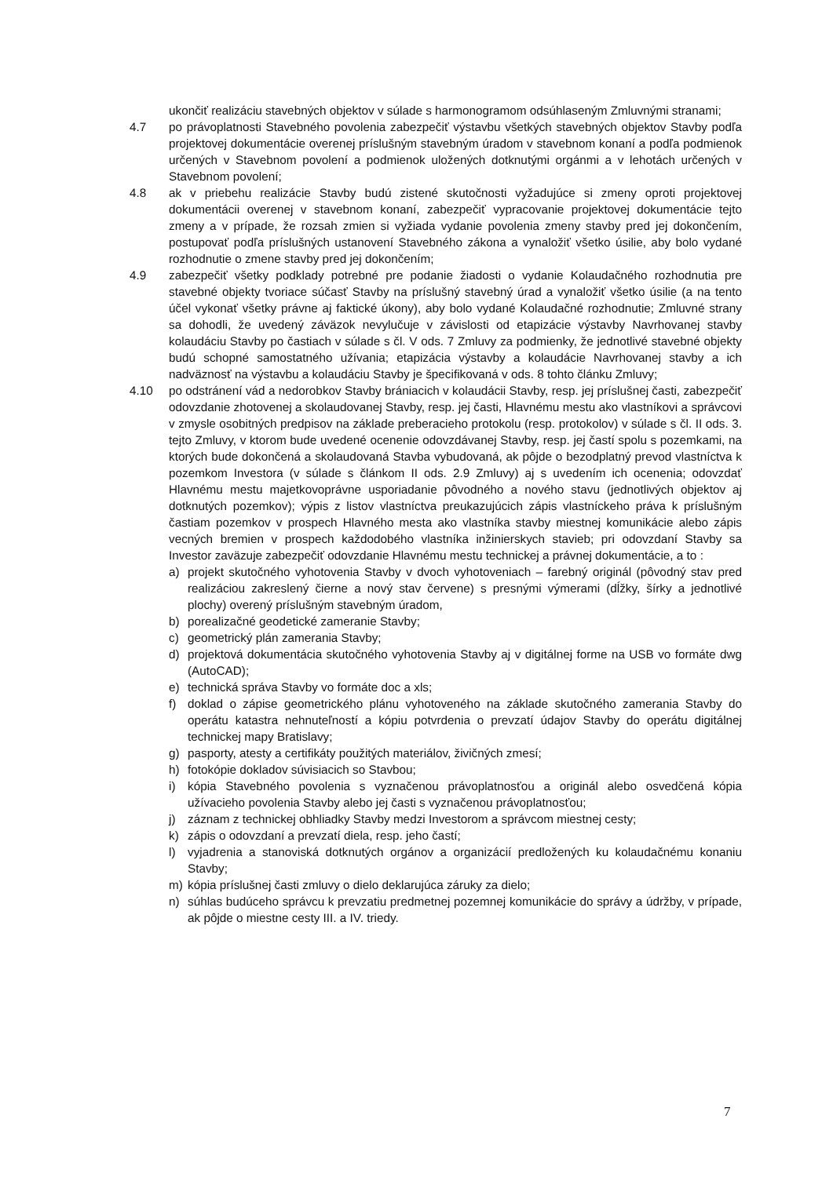ukončiť realizáciu stavebných objektov v súlade s harmonogramom odsúhlaseným Zmluvnými stranami;
4.7 po právoplatnosti Stavebného povolenia zabezpečiť výstavbu všetkých stavebných objektov Stavby podľa projektovej dokumentácie overenej príslušným stavebným úradom v stavebnom konaní a podľa podmienok určených v Stavebnom povolení a podmienok uložených dotknutými orgánmi a v lehotách určených v Stavebnom povolení;
4.8 ak v priebehu realizácie Stavby budú zistené skutočnosti vyžadujúce si zmeny oproti projektovej dokumentácii overenej v stavebnom konaní, zabezpečiť vypracovanie projektovej dokumentácie tejto zmeny a v prípade, že rozsah zmien si vyžiada vydanie povolenia zmeny stavby pred jej dokončením, postupovať podľa príslušných ustanovení Stavebného zákona a vynaložiť všetko úsilie, aby bolo vydané rozhodnutie o zmene stavby pred jej dokončením;
4.9 zabezpečiť všetky podklady potrebné pre podanie žiadosti o vydanie Kolaudačného rozhodnutia pre stavebné objekty tvoriace súčasť Stavby na príslušný stavebný úrad a vynaložiť všetko úsilie (a na tento účel vykonať všetky právne aj faktické úkony), aby bolo vydané Kolaudačné rozhodnutie; Zmluvné strany sa dohodli, že uvedený záväzok nevylučuje v závislosti od etapizácie výstavby Navrhovanej stavby kolaudáciu Stavby po častiach v súlade s čl. V ods. 7 Zmluvy za podmienky, že jednotlivé stavebné objekty budú schopné samostatného užívania; etapizácia výstavby a kolaudácie Navrhovanej stavby a ich nadväznosť na výstavbu a kolaudáciu Stavby je špecifikovaná v ods. 8 tohto článku Zmluvy;
4.10 po odstránení vád a nedorobkov Stavby brániacich v kolaudácii Stavby, resp. jej príslušnej časti, zabezpečiť odovzdanie zhotovenej a skolaudovanej Stavby, resp. jej časti, Hlavnému mestu ako vlastníkovi a správcovi v zmysle osobitných predpisov na základe preberacieho protokolu (resp. protokolov) v súlade s čl. II ods. 3. tejto Zmluvy, v ktorom bude uvedené ocenenie odovzdávanej Stavby, resp. jej častí spolu s pozemkami, na ktorých bude dokončená a skolaudovaná Stavba vybudovaná, ak pôjde o bezodplatný prevod vlastníctva k pozemkom Investora (v súlade s článkom II ods. 2.9 Zmluvy) aj s uvedením ich ocenenia; odovzdať Hlavnému mestu majetkovoprávne usporiadanie pôvodného a nového stavu (jednotlivých objektov aj dotknutých pozemkov); výpis z listov vlastníctva preukazujúcich zápis vlastníckeho práva k príslušným častiam pozemkov v prospech Hlavného mesta ako vlastníka stavby miestnej komunikácie alebo zápis vecných bremien v prospech každodobého vlastníka inžinierskych stavieb; pri odovzdaní Stavby sa Investor zaväzuje zabezpečiť odovzdanie Hlavnému mestu technickej a právnej dokumentácie, a to :
a) projekt skutočného vyhotovenia Stavby v dvoch vyhotoveniach – farebný originál (pôvodný stav pred realizáciou zakreslený čierne a nový stav červene) s presnými výmerami (dĺžky, šírky a jednotlivé plochy) overený príslušným stavebným úradom,
b) porealizačné geodetické zameranie Stavby;
c) geometrický plán zamerania Stavby;
d) projektová dokumentácia skutočného vyhotovenia Stavby aj v digitálnej forme na USB vo formáte dwg (AutoCAD);
e) technická správa Stavby vo formáte doc a xls;
f) doklad o zápise geometrického plánu vyhotoveného na základe skutočného zamerania Stavby do operátu katastra nehnuteľností a kópiu potvrdenia o prevzatí údajov Stavby do operátu digitálnej technickej mapy Bratislavy;
g) pasporty, atesty a certifikáty použitých materiálov, živičných zmesí;
h) fotokópie dokladov súvisiacich so Stavbou;
i) kópia Stavebného povolenia s vyznačenou právoplatnosťou a originál alebo osvedčená kópia užívacieho povolenia Stavby alebo jej časti s vyznačenou právoplatnosťou;
j) záznam z technickej obhliadky Stavby medzi Investorom a správcom miestnej cesty;
k) zápis o odovzdaní a prevzatí diela, resp. jeho častí;
l) vyjadrenia a stanoviská dotknutých orgánov a organizácií predložených ku kolaudačnému konaniu Stavby;
m) kópia príslušnej časti zmluvy o dielo deklarujúca záruky za dielo;
n) súhlas budúceho správcu k prevzatiu predmetnej pozemnej komunikácie do správy a údržby, v prípade, ak pôjde o miestne cesty III. a IV. triedy.
7